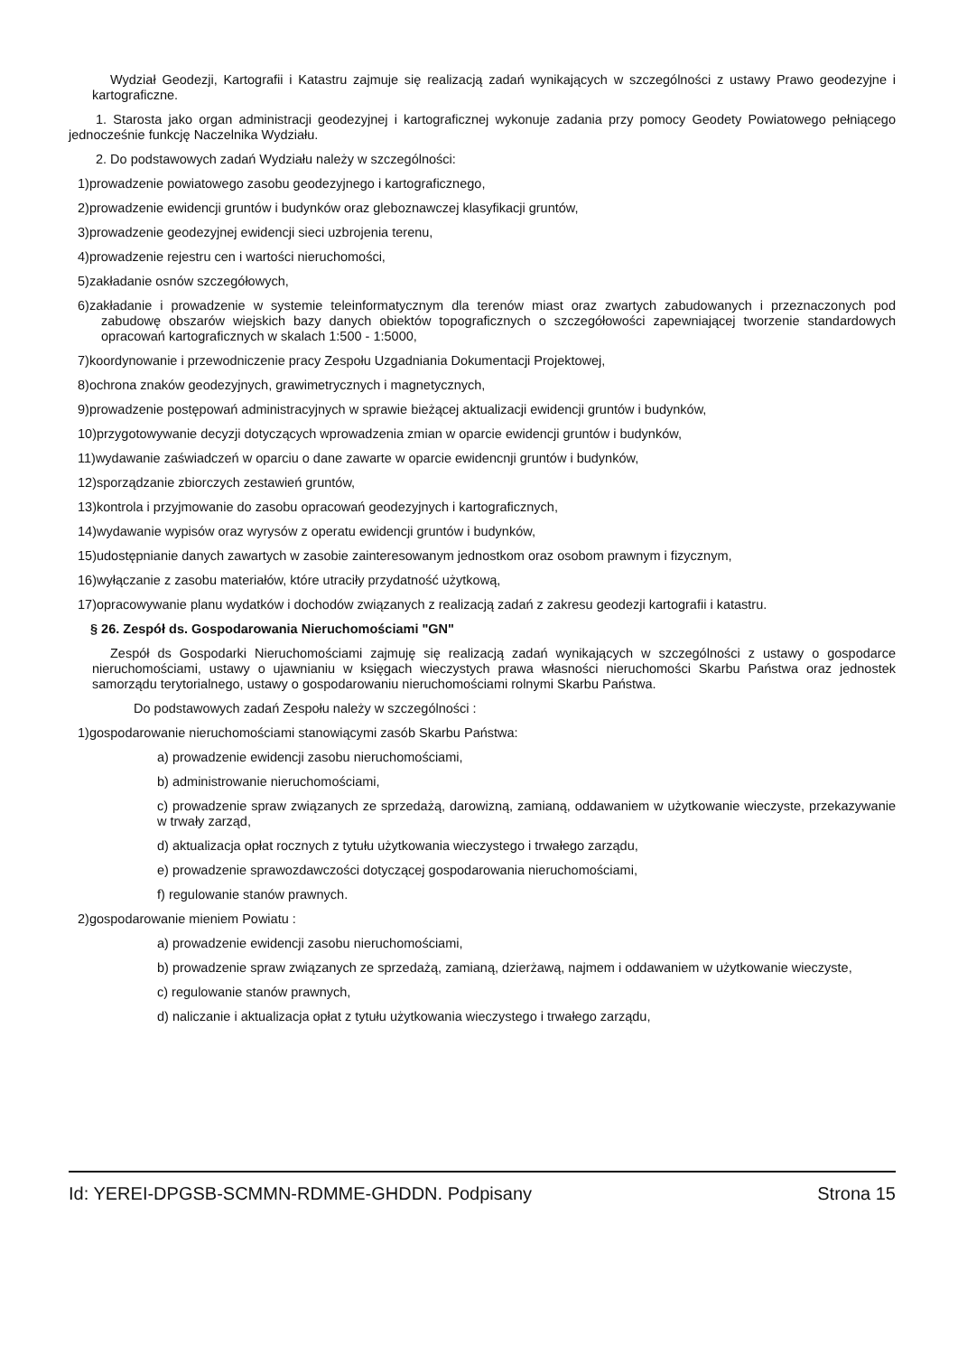Wydział Geodezji, Kartografii i Katastru zajmuje się realizacją zadań wynikających w szczególności z ustawy Prawo geodezyjne i kartograficzne.
1. Starosta jako organ administracji geodezyjnej i kartograficznej wykonuje zadania przy pomocy Geodety Powiatowego pełniącego jednocześnie funkcję Naczelnika Wydziału.
2. Do podstawowych zadań Wydziału należy w szczególności:
1)prowadzenie powiatowego zasobu geodezyjnego i kartograficznego,
2)prowadzenie ewidencji gruntów i budynków oraz gleboznawczej klasyfikacji gruntów,
3)prowadzenie geodezyjnej ewidencji sieci uzbrojenia terenu,
4)prowadzenie rejestru cen i wartości nieruchomości,
5)zakładanie osnów szczegółowych,
6)zakładanie i prowadzenie w systemie teleinformatycznym dla terenów miast oraz zwartych zabudowanych i przeznaczonych pod zabudowę obszarów wiejskich bazy danych obiektów topograficznych o szczegółowości zapewniającej tworzenie standardowych opracowań kartograficznych w skalach 1:500 - 1:5000,
7)koordynowanie i przewodniczenie pracy Zespołu Uzgadniania Dokumentacji Projektowej,
8)ochrona znaków geodezyjnych, grawimetrycznych i magnetycznych,
9)prowadzenie postępowań administracyjnych w sprawie bieżącej aktualizacji ewidencji gruntów i budynków,
10)przygotowywanie decyzji dotyczących wprowadzenia zmian w oparcie ewidencji gruntów i budynków,
11)wydawanie zaświadczeń w oparciu o dane zawarte w oparcie ewidencnji gruntów i budynków,
12)sporządzanie zbiorczych zestawień gruntów,
13)kontrola i przyjmowanie do zasobu opracowań geodezyjnych i kartograficznych,
14)wydawanie wypisów oraz wyrysów z operatu ewidencji gruntów i budynków,
15)udostępnianie danych zawartych w zasobie zainteresowanym jednostkom oraz osobom prawnym i fizycznym,
16)wyłączanie z zasobu materiałów, które utraciły przydatność użytkową,
17)opracowywanie planu wydatków i dochodów związanych z realizacją zadań z zakresu geodezji kartografii i katastru.
§ 26. Zespół ds. Gospodarowania Nieruchomościami "GN"
Zespół ds Gospodarki Nieruchomościami zajmuję się realizacją zadań wynikających w szczególności z ustawy o gospodarce nieruchomościami, ustawy o ujawnianiu w księgach wieczystych prawa własności nieruchomości Skarbu Państwa oraz jednostek samorządu terytorialnego, ustawy o gospodarowaniu nieruchomościami rolnymi Skarbu Państwa.
Do podstawowych zadań Zespołu należy w szczególności :
1)gospodarowanie nieruchomościami stanowiącymi zasób Skarbu Państwa:
a) prowadzenie ewidencji zasobu nieruchomościami,
b) administrowanie nieruchomościami,
c) prowadzenie spraw związanych ze sprzedażą, darowizną, zamianą, oddawaniem w użytkowanie wieczyste, przekazywanie w trwały zarząd,
d) aktualizacja opłat rocznych z tytułu użytkowania wieczystego i trwałego zarządu,
e) prowadzenie sprawozdawczości dotyczącej gospodarowania nieruchomościami,
f) regulowanie stanów prawnych.
2)gospodarowanie mieniem Powiatu :
a) prowadzenie ewidencji zasobu nieruchomościami,
b) prowadzenie spraw związanych ze sprzedażą, zamianą, dzierżawą, najmem i oddawaniem w użytkowanie wieczyste,
c) regulowanie stanów prawnych,
d) naliczanie i aktualizacja opłat z tytułu użytkowania wieczystego i trwałego zarządu,
Id: YEREI-DPGSB-SCMMN-RDMME-GHDDN. Podpisany Strona 15